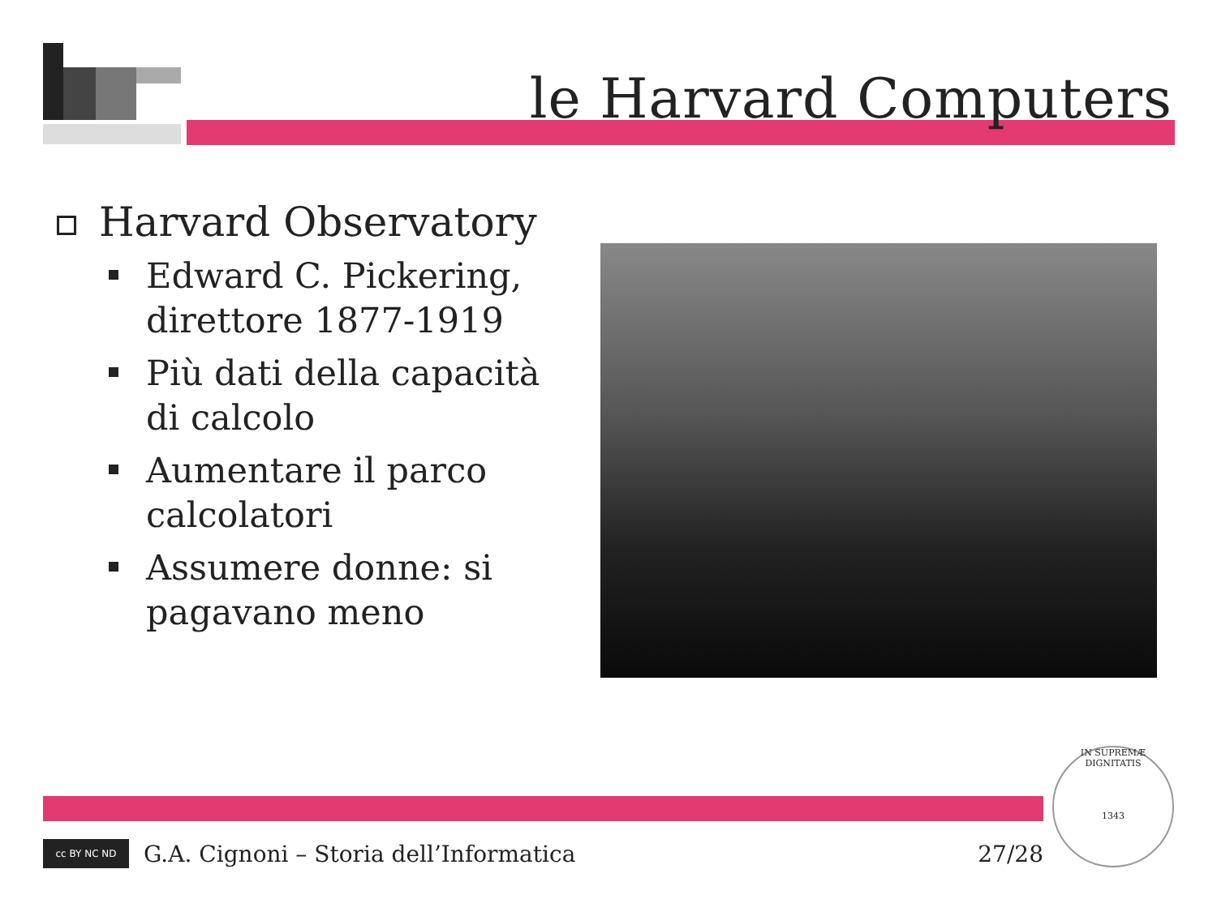le Harvard Computers
Harvard Observatory
Edward C. Pickering, direttore 1877-1919
Più dati della capacità di calcolo
Aumentare il parco calcolatori
Assumere donne: si pagavano meno
cc BY NC ND
G.A. Cignoni – Storia dell’Informatica 27/28
IN SUPREMÆ DIGNITATIS
1343